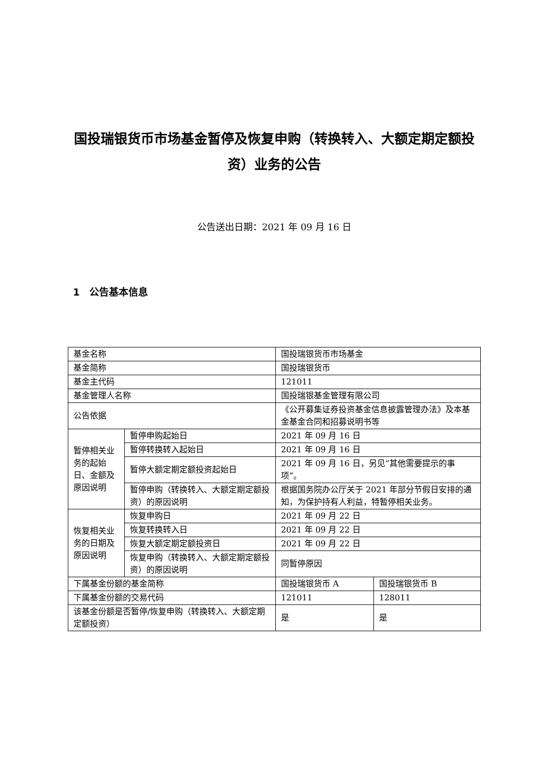国投瑞银货币市场基金暂停及恢复申购（转换转入、大额定期定额投资）业务的公告
公告送出日期：2021 年 09 月 16 日
1　公告基本信息
| 基金名称 | | 国投瑞银货币市场基金 | |
| 基金简称 | | 国投瑞银货币 | |
| 基金主代码 | | 121011 | |
| 基金管理人名称 | | 国投瑞银基金管理有限公司 | |
| 公告依据 | | 《公开募集证券投资基金信息披露管理办法》及本基金基金合同和招募说明书等 | |
| 暂停相关业务的起始日、金额及原因说明 | 暂停申购起始日 | 2021 年 09 月 16 日 | |
| | 暂停转换转入起始日 | 2021 年 09 月 16 日 | |
| | 暂停大额定期定额投资起始日 | 2021 年 09 月 16 日，另见“其他需要提示的事项”。 | |
| | 暂停申购（转换转入、大额定期定额投资）的原因说明 | 根据国务院办公厅关于 2021 年部分节假日安排的通知，为保护持有人利益，特暂停相关业务。 | |
| 恢复相关业务的日期及原因说明 | 恢复申购日 | 2021 年 09 月 22 日 | |
| | 恢复转换转入日 | 2021 年 09 月 22 日 | |
| | 恢复大额定期定额投资日 | 2021 年 09 月 22 日 | |
| | 恢复申购（转换转入、大额定期定额投资）的原因说明 | 同暂停原因 | |
| 下属基金份额的基金简称 | | 国投瑞银货币 A | 国投瑞银货币 B |
| 下属基金份额的交易代码 | | 121011 | 128011 |
| 该基金份额是否暂停/恢复申购（转换转入、大额定期定额投资） | | 是 | 是 |